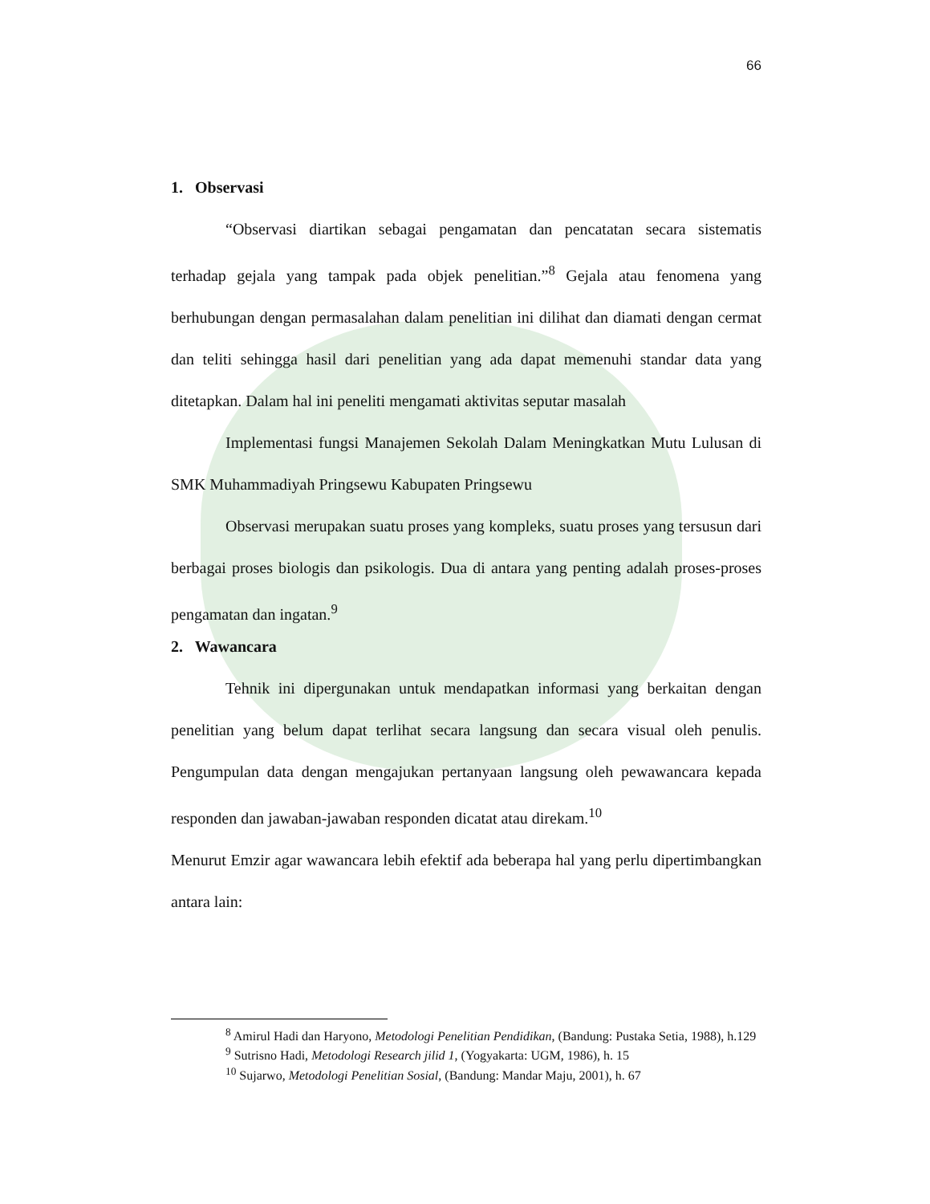66
1. Observasi
“Observasi diartikan sebagai pengamatan dan pencatatan secara sistematis terhadap gejala yang tampak pada objek penelitian.”<sup>8</sup> Gejala atau fenomena yang berhubungan dengan permasalahan dalam penelitian ini dilihat dan diamati dengan cermat dan teliti sehingga hasil dari penelitian yang ada dapat memenuhi standar data yang ditetapkan. Dalam hal ini peneliti mengamati aktivitas seputar masalah
Implementasi fungsi Manajemen Sekolah Dalam Meningkatkan Mutu Lulusan di SMK Muhammadiyah Pringsewu Kabupaten Pringsewu
Observasi merupakan suatu proses yang kompleks, suatu proses yang tersusun dari berbagai proses biologis dan psikologis. Dua di antara yang penting adalah proses-proses pengamatan dan ingatan.<sup>9</sup>
2. Wawancara
Tehnik ini dipergunakan untuk mendapatkan informasi yang berkaitan dengan penelitian yang belum dapat terlihat secara langsung dan secara visual oleh penulis. Pengumpulan data dengan mengajukan pertanyaan langsung oleh pewawancara kepada responden dan jawaban-jawaban responden dicatat atau direkam.<sup>10</sup>
Menurut Emzir agar wawancara lebih efektif ada beberapa hal yang perlu dipertimbangkan antara lain:
<sup>8</sup> Amirul Hadi dan Haryono, Metodologi Penelitian Pendidikan, (Bandung: Pustaka Setia, 1988), h.129
<sup>9</sup> Sutrisno Hadi, Metodologi Research jilid 1, (Yogyakarta: UGM, 1986), h. 15
<sup>10</sup> Sujarwo, Metodologi Penelitian Sosial, (Bandung: Mandar Maju, 2001), h. 67